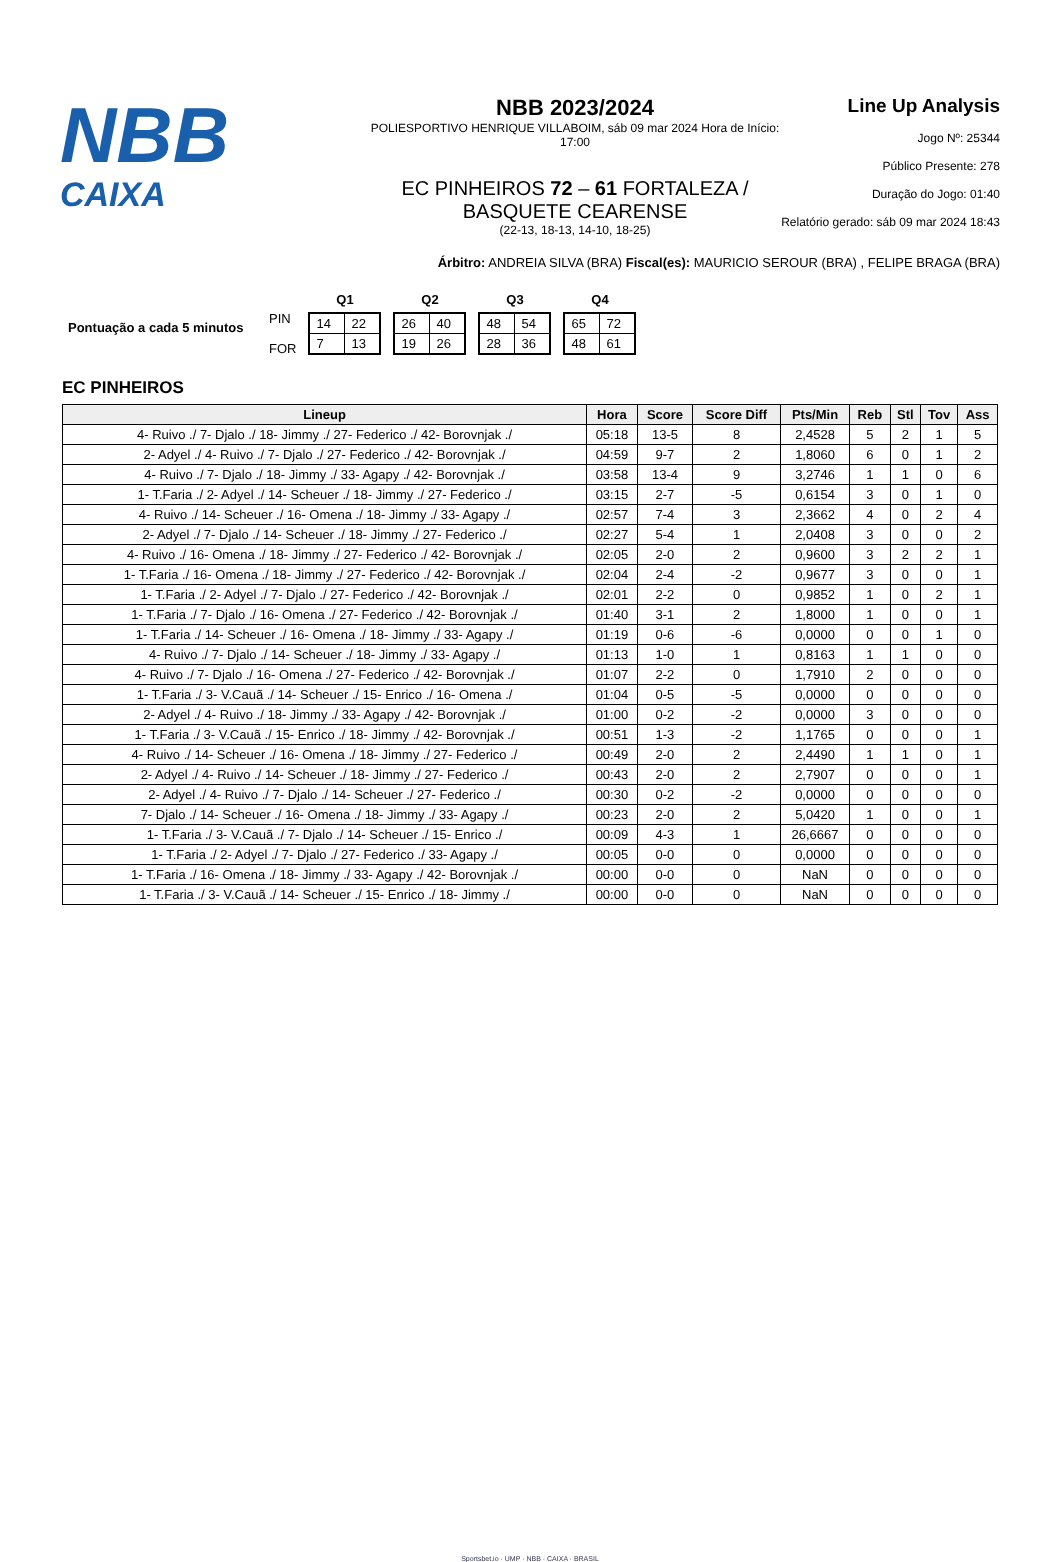NBB
CAIXA
NBB 2023/2024
POLIESPORTIVO HENRIQUE VILLABOIM, sáb 09 mar 2024 Hora de Início: 17:00
EC PINHEIROS 72 – 61 FORTALEZA / BASQUETE CEARENSE
(22-13, 18-13, 14-10, 18-25)
Line Up Analysis
Jogo Nº: 25344
Público Presente: 278
Duração do Jogo: 01:40
Relatório gerado: sáb 09 mar 2024 18:43
Árbitro: ANDREIA SILVA (BRA) Fiscal(es): MAURICIO SEROUR (BRA) , FELIPE BRAGA (BRA)
Pontuação a cada 5 minutos
| | Q1 | Q2 | Q3 | Q4 |
| PIN FOR | / 14 / 22 / / 7 / 13 / | / 26 / 40 / / 19 / 26 / | / 48 / 54 / / 28 / 36 / | / 65 / 72 / / 48 / 61 / |
EC PINHEIROS
| Lineup | Hora | Score | Score Diff | Pts/Min | Reb | Stl | Tov | Ass |
| --- | --- | --- | --- | --- | --- | --- | --- | --- |
| 4- Ruivo ./ 7- Djalo ./ 18- Jimmy ./ 27- Federico ./ 42- Borovnjak ./ | 05:18 | 13-5 | 8 | 2,4528 | 5 | 2 | 1 | 5 |
| 2- Adyel ./ 4- Ruivo ./ 7- Djalo ./ 27- Federico ./ 42- Borovnjak ./ | 04:59 | 9-7 | 2 | 1,8060 | 6 | 0 | 1 | 2 |
| 4- Ruivo ./ 7- Djalo ./ 18- Jimmy ./ 33- Agapy ./ 42- Borovnjak ./ | 03:58 | 13-4 | 9 | 3,2746 | 1 | 1 | 0 | 6 |
| 1- T.Faria ./ 2- Adyel ./ 14- Scheuer ./ 18- Jimmy ./ 27- Federico ./ | 03:15 | 2-7 | -5 | 0,6154 | 3 | 0 | 1 | 0 |
| 4- Ruivo ./ 14- Scheuer ./ 16- Omena ./ 18- Jimmy ./ 33- Agapy ./ | 02:57 | 7-4 | 3 | 2,3662 | 4 | 0 | 2 | 4 |
| 2- Adyel ./ 7- Djalo ./ 14- Scheuer ./ 18- Jimmy ./ 27- Federico ./ | 02:27 | 5-4 | 1 | 2,0408 | 3 | 0 | 0 | 2 |
| 4- Ruivo ./ 16- Omena ./ 18- Jimmy ./ 27- Federico ./ 42- Borovnjak ./ | 02:05 | 2-0 | 2 | 0,9600 | 3 | 2 | 2 | 1 |
| 1- T.Faria ./ 16- Omena ./ 18- Jimmy ./ 27- Federico ./ 42- Borovnjak ./ | 02:04 | 2-4 | -2 | 0,9677 | 3 | 0 | 0 | 1 |
| 1- T.Faria ./ 2- Adyel ./ 7- Djalo ./ 27- Federico ./ 42- Borovnjak ./ | 02:01 | 2-2 | 0 | 0,9852 | 1 | 0 | 2 | 1 |
| 1- T.Faria ./ 7- Djalo ./ 16- Omena ./ 27- Federico ./ 42- Borovnjak ./ | 01:40 | 3-1 | 2 | 1,8000 | 1 | 0 | 0 | 1 |
| 1- T.Faria ./ 14- Scheuer ./ 16- Omena ./ 18- Jimmy ./ 33- Agapy ./ | 01:19 | 0-6 | -6 | 0,0000 | 0 | 0 | 1 | 0 |
| 4- Ruivo ./ 7- Djalo ./ 14- Scheuer ./ 18- Jimmy ./ 33- Agapy ./ | 01:13 | 1-0 | 1 | 0,8163 | 1 | 1 | 0 | 0 |
| 4- Ruivo ./ 7- Djalo ./ 16- Omena ./ 27- Federico ./ 42- Borovnjak ./ | 01:07 | 2-2 | 0 | 1,7910 | 2 | 0 | 0 | 0 |
| 1- T.Faria ./ 3- V.Cauã ./ 14- Scheuer ./ 15- Enrico ./ 16- Omena ./ | 01:04 | 0-5 | -5 | 0,0000 | 0 | 0 | 0 | 0 |
| 2- Adyel ./ 4- Ruivo ./ 18- Jimmy ./ 33- Agapy ./ 42- Borovnjak ./ | 01:00 | 0-2 | -2 | 0,0000 | 3 | 0 | 0 | 0 |
| 1- T.Faria ./ 3- V.Cauã ./ 15- Enrico ./ 18- Jimmy ./ 42- Borovnjak ./ | 00:51 | 1-3 | -2 | 1,1765 | 0 | 0 | 0 | 1 |
| 4- Ruivo ./ 14- Scheuer ./ 16- Omena ./ 18- Jimmy ./ 27- Federico ./ | 00:49 | 2-0 | 2 | 2,4490 | 1 | 1 | 0 | 1 |
| 2- Adyel ./ 4- Ruivo ./ 14- Scheuer ./ 18- Jimmy ./ 27- Federico ./ | 00:43 | 2-0 | 2 | 2,7907 | 0 | 0 | 0 | 1 |
| 2- Adyel ./ 4- Ruivo ./ 7- Djalo ./ 14- Scheuer ./ 27- Federico ./ | 00:30 | 0-2 | -2 | 0,0000 | 0 | 0 | 0 | 0 |
| 7- Djalo ./ 14- Scheuer ./ 16- Omena ./ 18- Jimmy ./ 33- Agapy ./ | 00:23 | 2-0 | 2 | 5,0420 | 1 | 0 | 0 | 1 |
| 1- T.Faria ./ 3- V.Cauã ./ 7- Djalo ./ 14- Scheuer ./ 15- Enrico ./ | 00:09 | 4-3 | 1 | 26,6667 | 0 | 0 | 0 | 0 |
| 1- T.Faria ./ 2- Adyel ./ 7- Djalo ./ 27- Federico ./ 33- Agapy ./ | 00:05 | 0-0 | 0 | 0,0000 | 0 | 0 | 0 | 0 |
| 1- T.Faria ./ 16- Omena ./ 18- Jimmy ./ 33- Agapy ./ 42- Borovnjak ./ | 00:00 | 0-0 | 0 | NaN | 0 | 0 | 0 | 0 |
| 1- T.Faria ./ 3- V.Cauã ./ 14- Scheuer ./ 15- Enrico ./ 18- Jimmy ./ | 00:00 | 0-0 | 0 | NaN | 0 | 0 | 0 | 0 |
Sportsbet.io · UMP · NBB · CAIXA · BRASIL